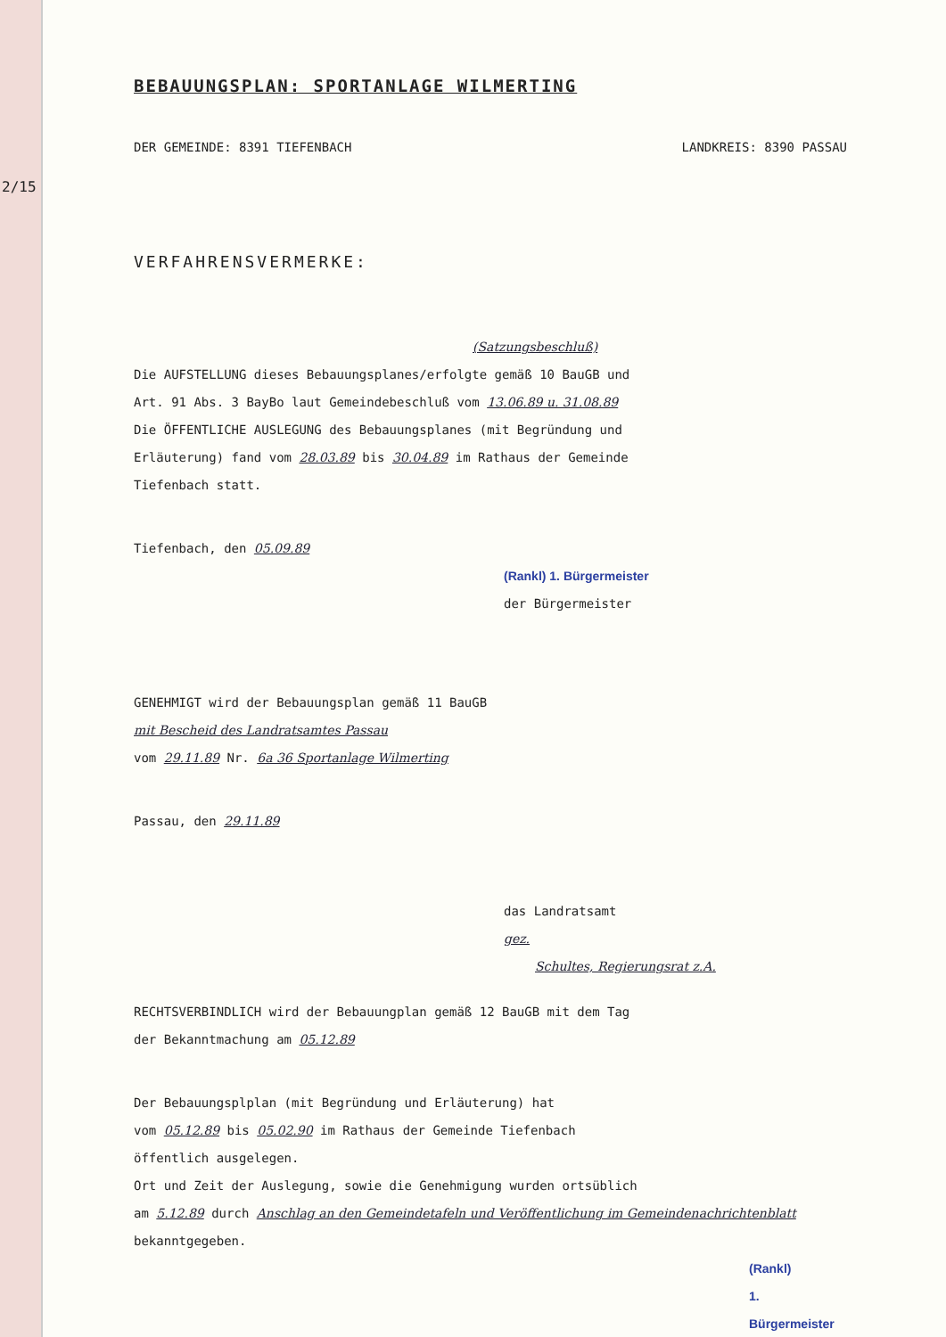2/15
BEBAUUNGSPLAN: SPORTANLAGE WILMERTING
DER GEMEINDE: 8391 TIEFENBACH LANDKREIS: 8390 PASSAU
VERFAHRENSVERMERKE:
(Satzungsbeschluß)
Die AUFSTELLUNG dieses Bebauungsplanes/erfolgte gemäß 10 BauGB und
Art. 91 Abs. 3 BayBo laut Gemeindebeschluß vom 13.06.89 u. 31.08.89
Die ÖFFENTLICHE AUSLEGUNG des Bebauungsplanes (mit Begründung und
Erläuterung) fand vom 28.03.89 bis 30.04.89 im Rathaus der Gemeinde
Tiefenbach statt.
Tiefenbach, den 05.09.89
(Rankl) 1. Bürgermeister
der Bürgermeister
GENEHMIGT wird der Bebauungsplan gemäß 11 BauGB
mit Bescheid des Landratsamtes Passau
vom 29.11.89 Nr. 6a 36 Sportanlage Wilmerting
Passau, den 29.11.89
das Landratsamt
gez.
Schultes, Regierungsrat z.A.
RECHTSVERBINDLICH wird der Bebauungplan gemäß 12 BauGB mit dem Tag
der Bekanntmachung am 05.12.89
Der Bebauungsplplan (mit Begründung und Erläuterung) hat
vom 05.12.89 bis 05.02.90 im Rathaus der Gemeinde Tiefenbach
öffentlich ausgelegen.
Ort und Zeit der Auslegung, sowie die Genehmigung wurden ortsüblich
am 5.12.89 durch Anschlag an den Gemeindetafeln und Veröffentlichung im Gemeindenachrichtenblatt
bekanntgegeben.
(Rankl)
1. Bürgermeister